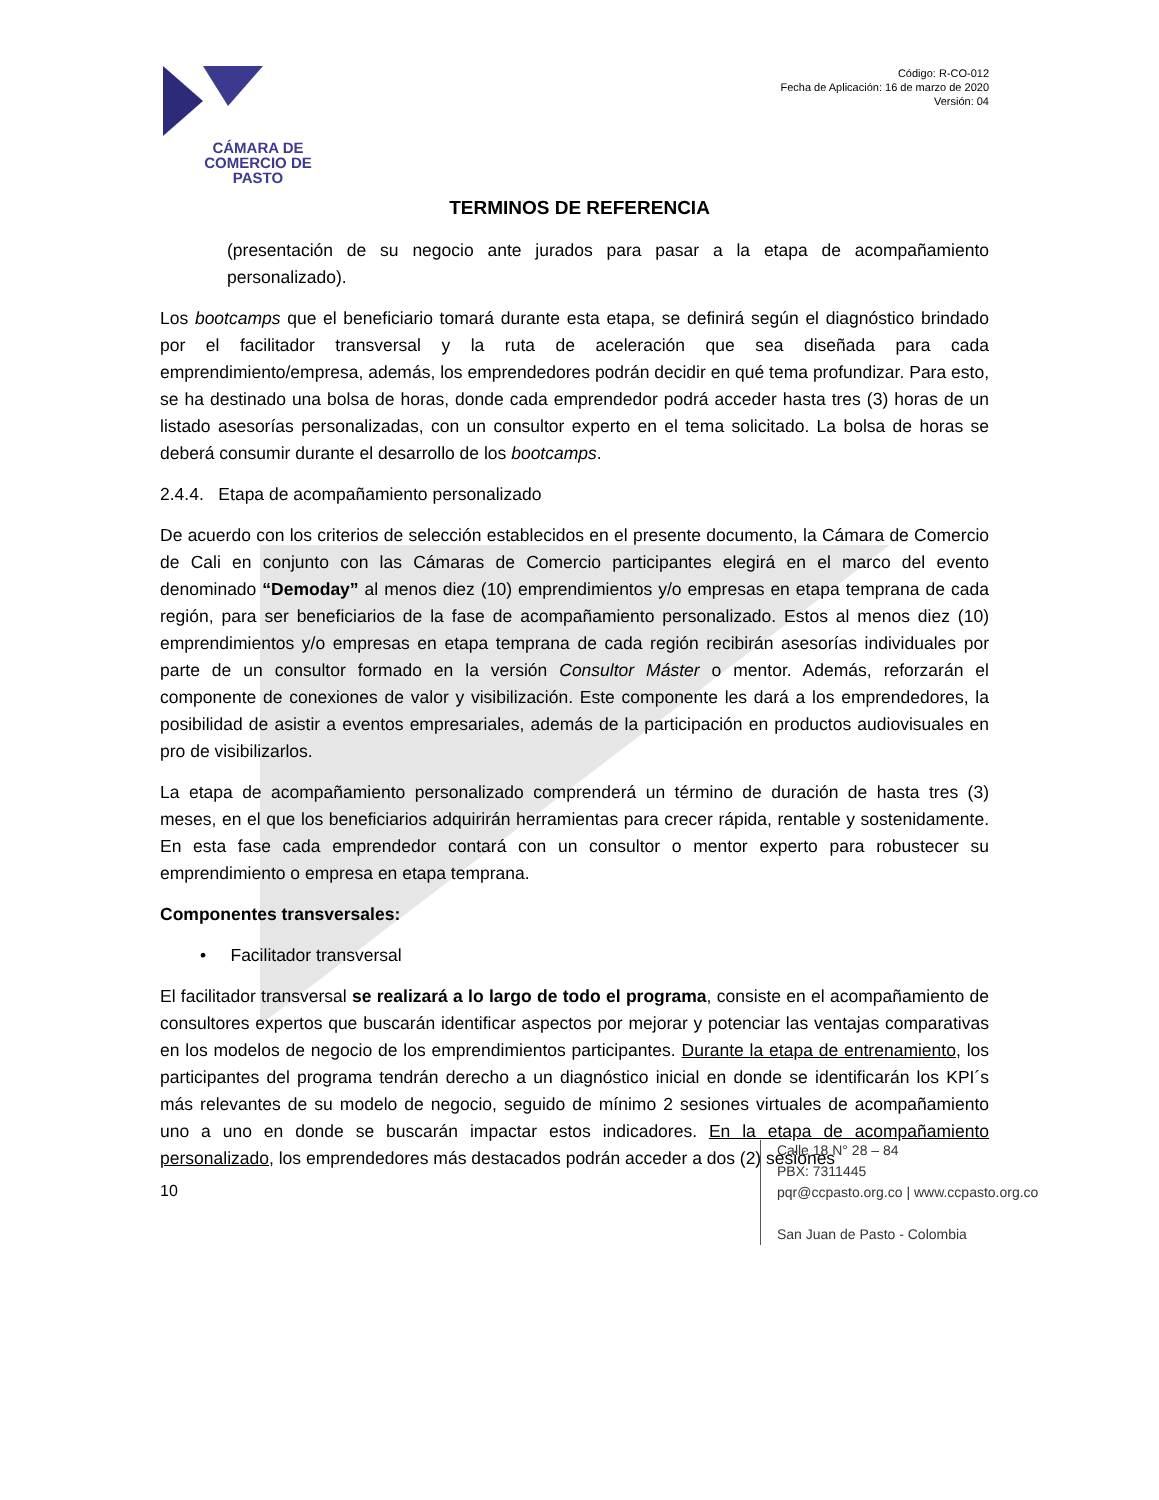CÁMARA DE COMERCIO DE PASTO
Código: R-CO-012
Fecha de Aplicación: 16 de marzo de 2020
Versión: 04
TERMINOS DE REFERENCIA
(presentación de su negocio ante jurados para pasar a la etapa de acompañamiento personalizado).
Los bootcamps que el beneficiario tomará durante esta etapa, se definirá según el diagnóstico brindado por el facilitador transversal y la ruta de aceleración que sea diseñada para cada emprendimiento/empresa, además, los emprendedores podrán decidir en qué tema profundizar. Para esto, se ha destinado una bolsa de horas, donde cada emprendedor podrá acceder hasta tres (3) horas de un listado asesorías personalizadas, con un consultor experto en el tema solicitado. La bolsa de horas se deberá consumir durante el desarrollo de los bootcamps.
2.4.4. Etapa de acompañamiento personalizado
De acuerdo con los criterios de selección establecidos en el presente documento, la Cámara de Comercio de Cali en conjunto con las Cámaras de Comercio participantes elegirá en el marco del evento denominado “Demoday” al menos diez (10) emprendimientos y/o empresas en etapa temprana de cada región, para ser beneficiarios de la fase de acompañamiento personalizado. Estos al menos diez (10) emprendimientos y/o empresas en etapa temprana de cada región recibirán asesorías individuales por parte de un consultor formado en la versión Consultor Máster o mentor. Además, reforzarán el componente de conexiones de valor y visibilización. Este componente les dará a los emprendedores, la posibilidad de asistir a eventos empresariales, además de la participación en productos audiovisuales en pro de visibilizarlos.
La etapa de acompañamiento personalizado comprenderá un término de duración de hasta tres (3) meses, en el que los beneficiarios adquirirán herramientas para crecer rápida, rentable y sostenidamente. En esta fase cada emprendedor contará con un consultor o mentor experto para robustecer su emprendimiento o empresa en etapa temprana.
Componentes transversales:
• Facilitador transversal
El facilitador transversal se realizará a lo largo de todo el programa, consiste en el acompañamiento de consultores expertos que buscarán identificar aspectos por mejorar y potenciar las ventajas comparativas en los modelos de negocio de los emprendimientos participantes. Durante la etapa de entrenamiento, los participantes del programa tendrán derecho a un diagnóstico inicial en donde se identificarán los KPI´s más relevantes de su modelo de negocio, seguido de mínimo 2 sesiones virtuales de acompañamiento uno a uno en donde se buscarán impactar estos indicadores. En la etapa de acompañamiento personalizado, los emprendedores más destacados podrán acceder a dos (2) sesiones
10
Calle 18 N° 28 – 84
PBX: 7311445
pqr@ccpasto.org.co | www.ccpasto.org.co
San Juan de Pasto - Colombia